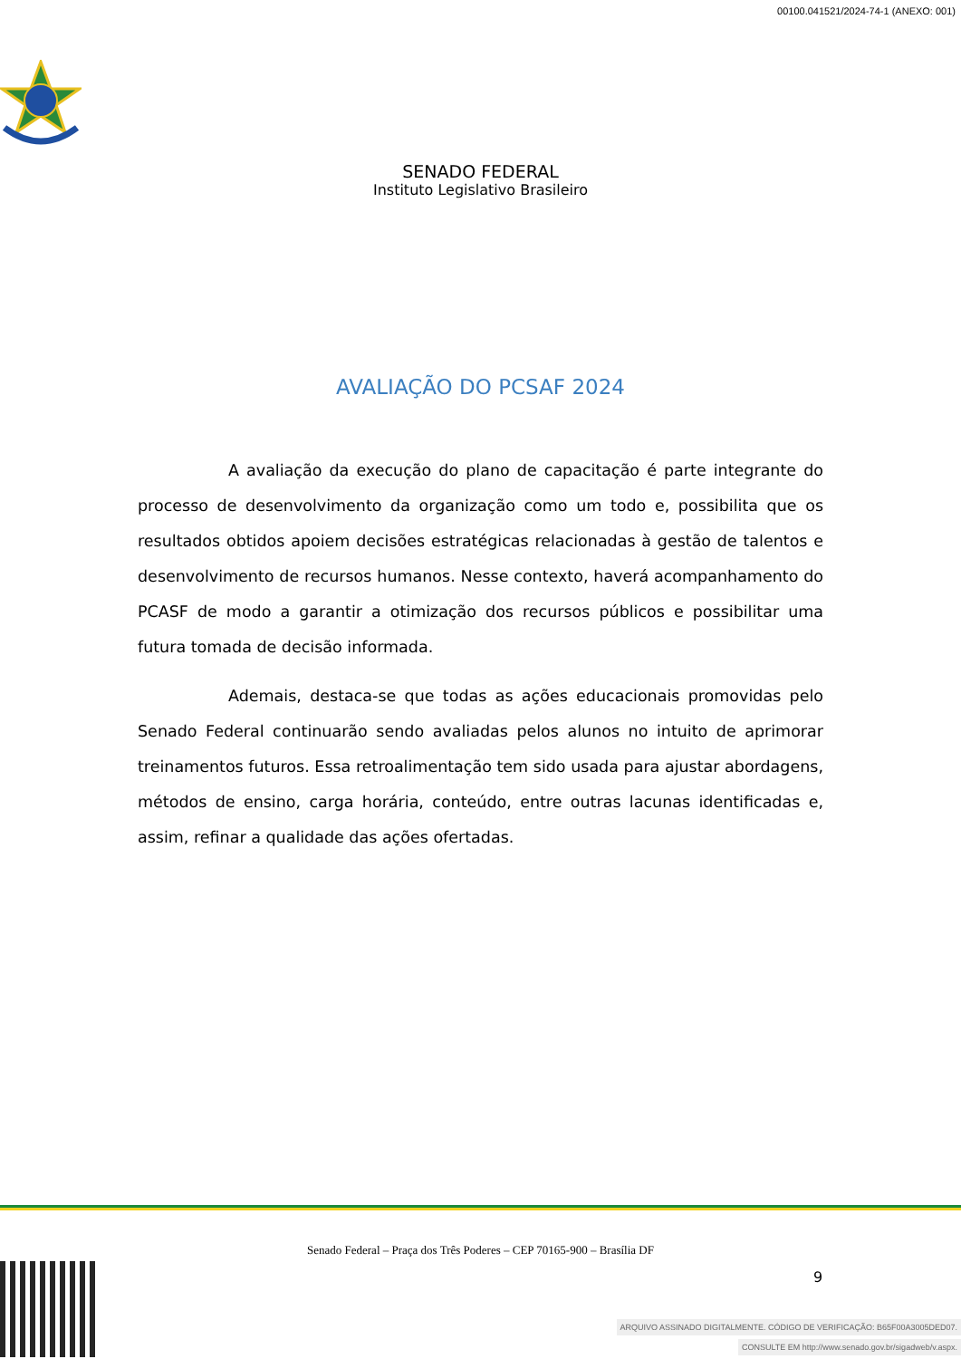00100.041521/2024-74-1 (ANEXO: 001)
SENADO FEDERAL
Instituto Legislativo Brasileiro
AVALIAÇÃO DO PCSAF 2024
A avaliação da execução do plano de capacitação é parte integrante do processo de desenvolvimento da organização como um todo e, possibilita que os resultados obtidos apoiem decisões estratégicas relacionadas à gestão de talentos e desenvolvimento de recursos humanos. Nesse contexto, haverá acompanhamento do PCASF de modo a garantir a otimização dos recursos públicos e possibilitar uma futura tomada de decisão informada.
Ademais, destaca-se que todas as ações educacionais promovidas pelo Senado Federal continuarão sendo avaliadas pelos alunos no intuito de aprimorar treinamentos futuros. Essa retroalimentação tem sido usada para ajustar abordagens, métodos de ensino, carga horária, conteúdo, entre outras lacunas identificadas e, assim, refinar a qualidade das ações ofertadas.
Senado Federal – Praça dos Três Poderes – CEP 70165-900 – Brasília DF
9
ARQUIVO ASSINADO DIGITALMENTE. CÓDIGO DE VERIFICAÇÃO: B65F00A3005DED07.
CONSULTE EM http://www.senado.gov.br/sigadweb/v.aspx.